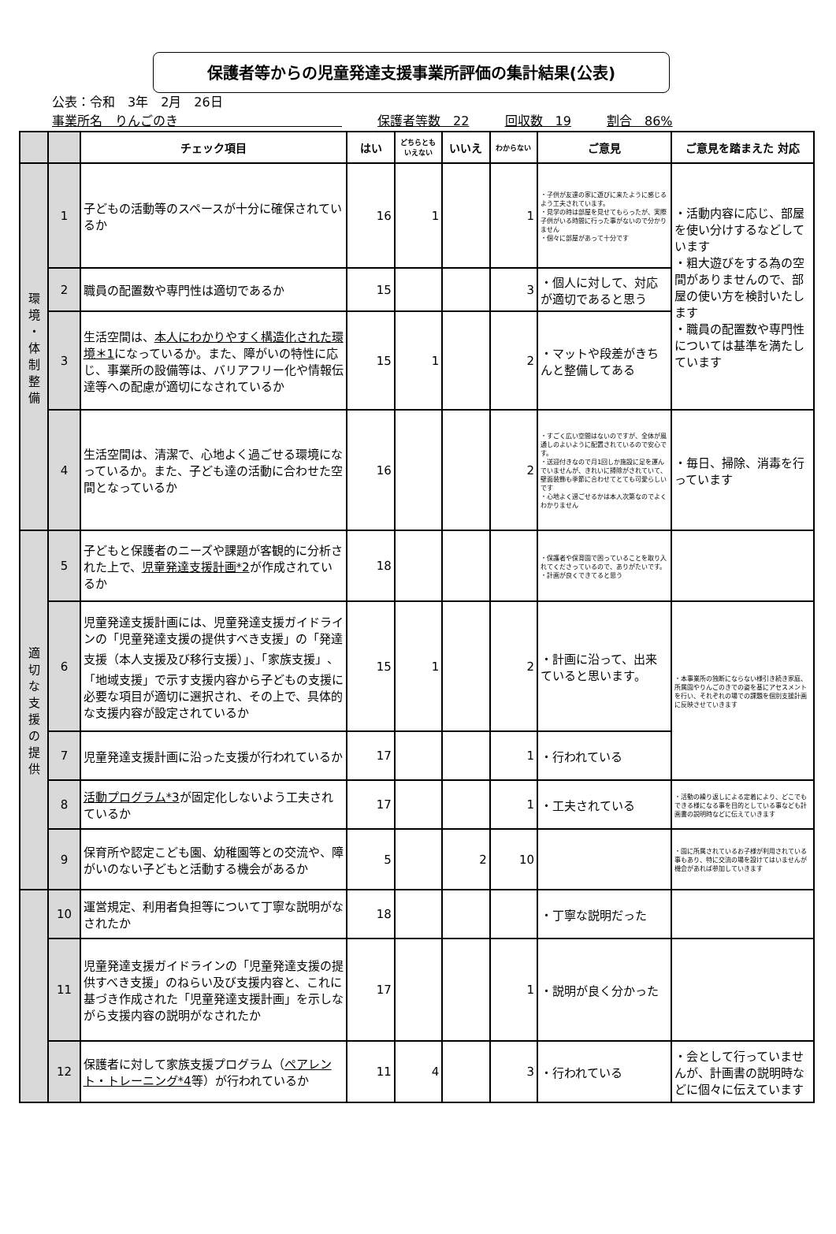保護者等からの児童発達支援事業所評価の集計結果(公表)
公表：令和　3年　2月　26日
事業所名　りんごのき　　　　　　　　　　　　　 保護者等数　22 回収数　19 割合　86%
| | | チェック項目 | はい | どちらとも いえない | いいえ | わからない | ご意見 | ご意見を踏まえた 対応 |
| --- | --- | --- | --- | --- | --- | --- | --- | --- |
| 環 境 ・ 体 制 整 備 | 1 | 子どもの活動等のスペースが十分に確保されているか | 16 | 1 | | 1 | ・子供が友達の家に遊びに来たように感じるよう工夫されています。 ・見学の時は部屋を見せてもらったが、実際子供がいる時間に行った事がないので分かりません ・個々に部屋があって十分です | ・活動内容に応じ、部屋を使い分けするなどしています ・粗大遊びをする為の空間がありませんので、部屋の使い方を検討いたします ・職員の配置数や専門性については基準を満たしています |
| | 2 | 職員の配置数や専門性は適切であるか | 15 | | | 3 | ・個人に対して、対応が適切であると思う | |
| | 3 | 生活空間は、 本人にわかりやすく構造化された環境＊1 になっているか。また、障がいの特性に応じ、事業所の設備等は、バリアフリー化や情報伝達等への配慮が適切になされているか | 15 | 1 | | 2 | ・マットや段差がきちんと整備してある | |
| | 4 | 生活空間は、清潔で、心地よく過ごせる環境になっているか。また、子ども達の活動に合わせた空間となっているか | 16 | | | 2 | ・すごく広い空間はないのですが、全体が風通しのよいように配置されているので安心です。 ・送迎付きなので月1回しか施設に足を運んでいませんが、きれいに掃除がされていて、壁面装飾も季節に合わせてとても可愛らしいです ・心地よく過ごせるかは本人次第なのでよくわかりません | ・毎日、掃除、消毒を行っています |
| 適 切 な 支 援 の 提 供 | 5 | 子どもと保護者のニーズや課題が客観的に分析された上で、 児童発達支援計画*2 が作成されているか | 18 | | | | ・保護者や保育園で困っていることを取り入れてくださっているので、ありがたいです。 ・計画が良くできてると思う | |
| | 6 | 児童発達支援計画には、児童発達支援ガイドラインの「児童発達支援の提供すべき支援」の「発達支援（本人支援及び移行支援）」、「家族支援」、「地域支援」で示す支援内容から子どもの支援に必要な項目が適切に選択され、その上で、具体的な支援内容が設定されているか | 15 | 1 | | 2 | ・計画に沿って、出来ていると思います。 | ・本事業所の独断にならない様引き続き家庭、所属園やりんごのきでの姿を基にアセスメントを行い、それぞれの場での課題を個別支援計画に反映させていきます |
| | 7 | 児童発達支援計画に沿った支援が行われているか | 17 | | | 1 | ・行われている | |
| | 8 | 活動プログラム*3 が固定化しないよう工夫されているか | 17 | | | 1 | ・工夫されている | ・活動の繰り返しによる定着により、どこでもできる様になる事を目的としている事なども計画書の説明時などに伝えていきます |
| | 9 | 保育所や認定こども園、幼稚園等との交流や、障がいのない子どもと活動する機会があるか | 5 | | 2 | 10 | | ・園に所属されているお子様が利用されている事もあり、特に交流の場を設けてはいませんが機会があれば参加していきます |
| | 10 | 運営規定、利用者負担等について丁寧な説明がなされたか | 18 | | | | ・丁寧な説明だった | |
| | 11 | 児童発達支援ガイドラインの「児童発達支援の提供すべき支援」のねらい及び支援内容と、これに基づき作成された「児童発達支援計画」を示しながら支援内容の説明がなされたか | 17 | | | 1 | ・説明が良く分かった | |
| | 12 | 保護者に対して家族支援プログラム（ ペアレント・トレーニング*4 等）が行われているか | 11 | 4 | | 3 | ・行われている | ・会として行っていませんが、計画書の説明時などに個々に伝えています |